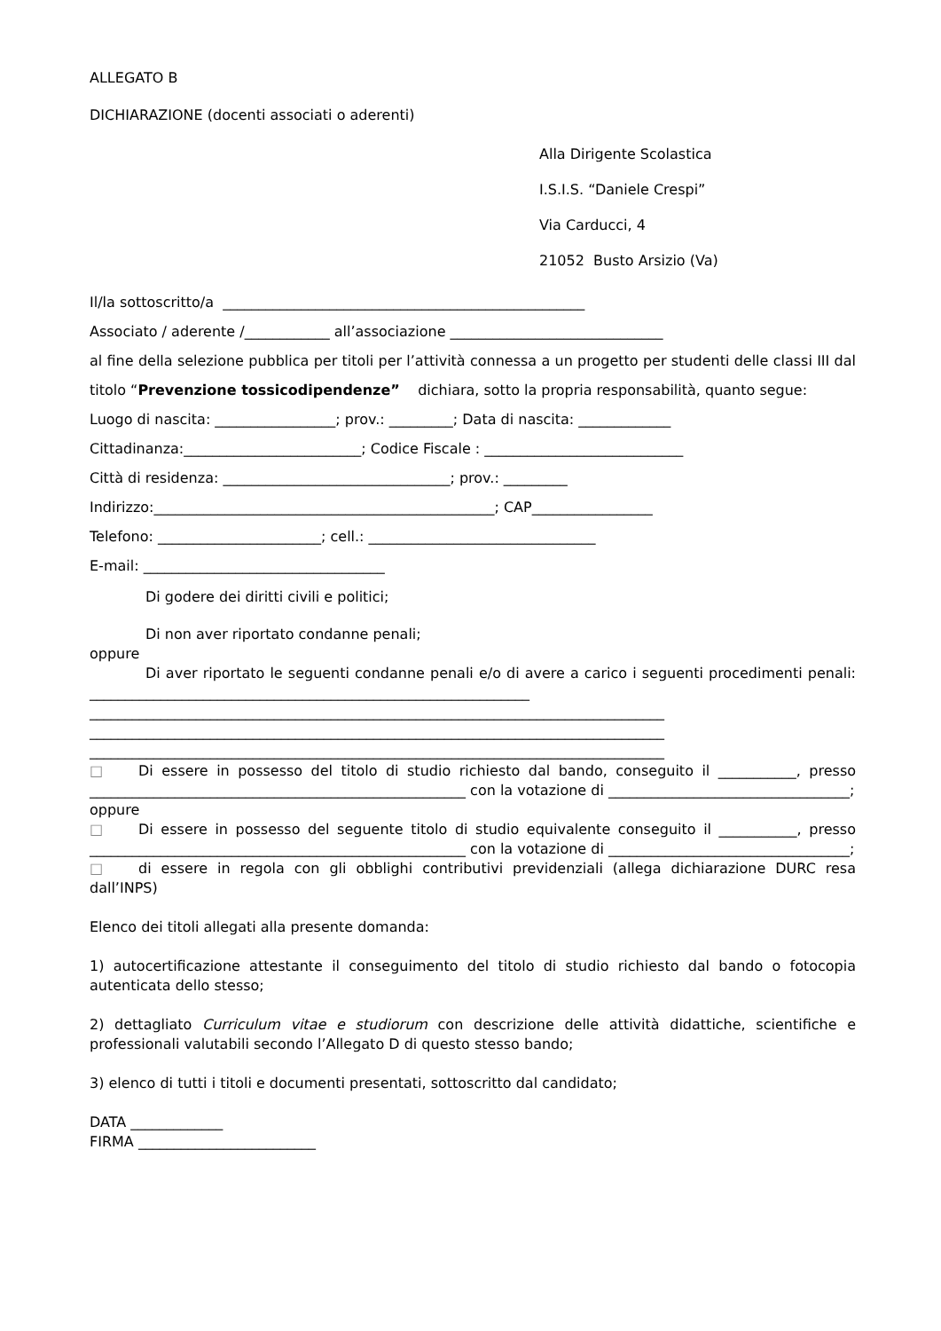ALLEGATO B
DICHIARAZIONE (docenti associati o aderenti)
Alla Dirigente Scolastica
I.S.I.S. “Daniele Crespi”
Via Carducci, 4
21052 Busto Arsizio (Va)
Il/la sottoscritto/a ___________________________________________________
Associato / aderente /____________ all’associazione ______________________________
al fine della selezione pubblica per titoli per l’attività connessa a un progetto per studenti delle classi III dal titolo “Prevenzione tossicodipendenze” dichiara, sotto la propria responsabilità, quanto segue:
Luogo di nascita: _________________; prov.: _________; Data di nascita: _____________
Cittadinanza:_________________________; Codice Fiscale : ____________________________
Città di residenza: ________________________________; prov.: _________
Indirizzo:________________________________________________; CAP_________________
Telefono: _______________________; cell.: ________________________________
E-mail: __________________________________
Di godere dei diritti civili e politici;
Di non aver riportato condanne penali;
oppure
Di aver riportato le seguenti condanne penali e/o di avere a carico i seguenti procedimenti penali: ______________________________________________________________ _________________________________________________________________________________ _________________________________________________________________________________ _________________________________________________________________________________
□ Di essere in possesso del titolo di studio richiesto dal bando, conseguito il ___________, presso _____________________________________________________ con la votazione di __________________________________;
oppure
□ Di essere in possesso del seguente titolo di studio equivalente conseguito il ___________, presso _____________________________________________________ con la votazione di __________________________________;
□ di essere in regola con gli obblighi contributivi previdenziali (allega dichiarazione DURC resa dall’INPS)
Elenco dei titoli allegati alla presente domanda:
1) autocertificazione attestante il conseguimento del titolo di studio richiesto dal bando o fotocopia autenticata dello stesso;
2) dettagliato Curriculum vitae e studiorum con descrizione delle attività didattiche, scientifiche e professionali valutabili secondo l’Allegato D di questo stesso bando;
3) elenco di tutti i titoli e documenti presentati, sottoscritto dal candidato;
DATA _____________
FIRMA _________________________